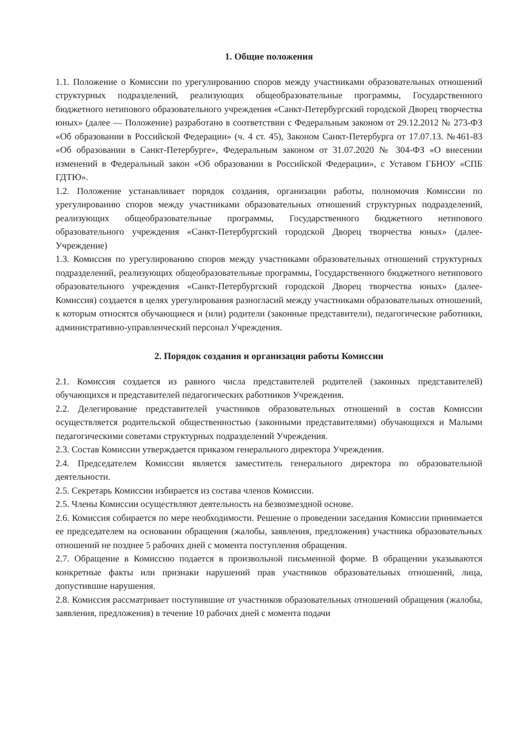1. Общие положения
1.1. Положение о Комиссии по урегулированию споров между участниками образовательных отношений структурных подразделений, реализующих общеобразовательные программы, Государственного бюджетного нетипового образовательного учреждения «Санкт-Петербургский городской Дворец творчества юных» (далее — Положение) разработано в соответствии с Федеральным законом от 29.12.2012 № 273-ФЗ «Об образовании в Российской Федерации» (ч. 4 ст. 45), Законом Санкт-Петербурга от 17.07.13. №461-83 «Об образовании в Санкт-Петербурге», Федеральным законом от 31.07.2020 № 304-ФЗ «О внесении изменений в Федеральный закон «Об образовании в Российской Федерации», с Уставом ГБНОУ «СПБ ГДТЮ».
1.2. Положение устанавливает порядок создания, организации работы, полномочия Комиссии по урегулированию споров между участниками образовательных отношений структурных подразделений, реализующих общеобразовательные программы, Государственного бюджетного нетипового образовательного учреждения «Санкт-Петербургский городской Дворец творчества юных» (далее- Учреждение)
1.3. Комиссия по урегулированию споров между участниками образовательных отношений структурных подразделений, реализующих общеобразовательные программы, Государственного бюджетного нетипового образовательного учреждения «Санкт-Петербургский городской Дворец творчества юных» (далее-Комиссия) создается в целях урегулирования разногласий между участниками образовательных отношений, к которым относятся обучающиеся и (или) родители (законные представители), педагогические работники, административно-управленческий персонал Учреждения.
2. Порядок создания и организация работы Комиссии
2.1. Комиссия создается из равного числа представителей родителей (законных представителей) обучающихся и представителей педагогических работников Учреждения.
2.2. Делегирование представителей участников образовательных отношений в состав Комиссии осуществляется родительской общественностью (законными представителями) обучающихся и Малыми педагогическими советами структурных подразделений Учреждения.
2.3. Состав Комиссии утверждается приказом генерального директора Учреждения.
2.4. Председателем Комиссии является заместитель генерального директора по образовательной деятельности.
2.5. Секретарь Комиссии избирается из состава членов Комиссии.
2.5. Члены Комиссии осуществляют деятельность на безвозмездной основе.
2.6. Комиссия собирается по мере необходимости. Решение о проведении заседания Комиссии принимается ее председателем на основании обращения (жалобы, заявления, предложения) участника образовательных отношений не позднее 5 рабочих дней с момента поступления обращения.
2.7. Обращение в Комиссию подается в произвольной письменной форме. В обращении указываются конкретные факты или признаки нарушений прав участников образовательных отношений, лица, допустившие нарушения.
2.8. Комиссия рассматривает поступившие от участников образовательных отношений обращения (жалобы, заявления, предложения) в течение 10 рабочих дней с момента подачи